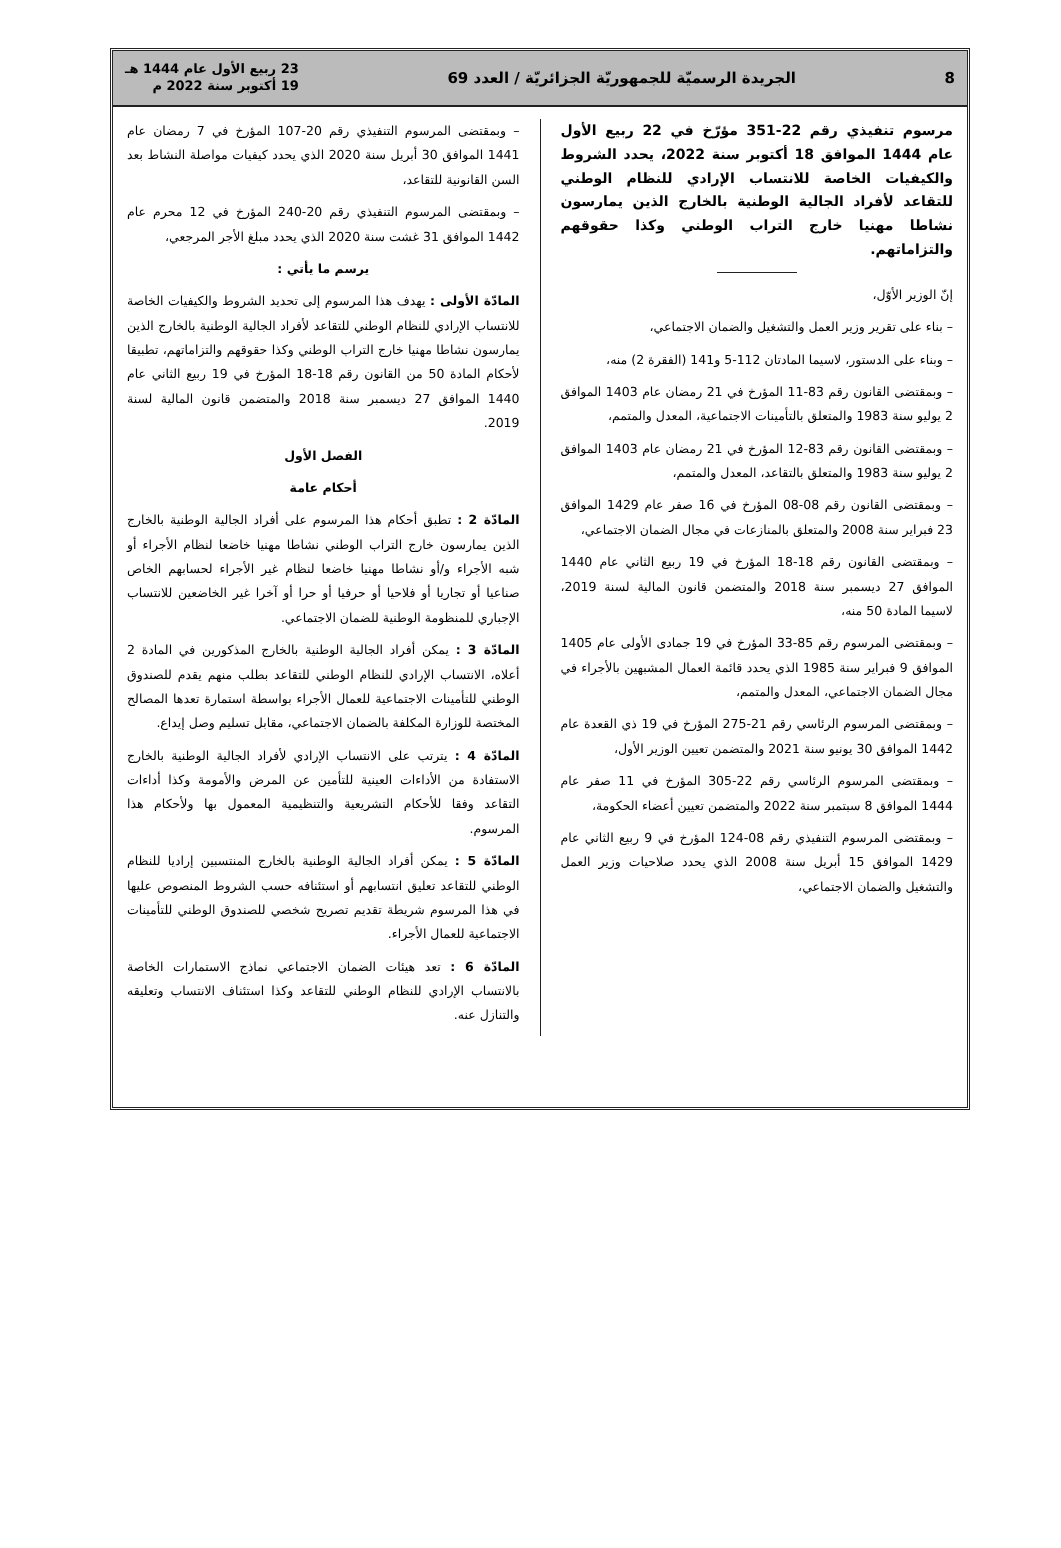8 الجريدة الرسميّة للجمهوريّة الجزائريّة / العدد 69 23 ربيع الأول عام 1444 هـ
19 أكتوبر سنة 2022 م
مرسوم تنفيذي رقم 22-351 مؤرّخ في 22 ربيع الأول عام 1444 الموافق 18 أكتوبر سنة 2022، يحدد الشروط والكيفيات الخاصة للانتساب الإرادي للنظام الوطني للتقاعد لأفراد الجالية الوطنية بالخارج الذين يمارسون نشاطا مهنيا خارج التراب الوطني وكذا حقوقهم والتزاماتهم.
إنّ الوزير الأوّل،
– بناء على تقرير وزير العمل والتشغيل والضمان الاجتماعي،
– وبناء على الدستور، لاسيما المادتان 112-5 و141 (الفقرة 2) منه،
– وبمقتضى القانون رقم 83-11 المؤرخ في 21 رمضان عام 1403 الموافق 2 يوليو سنة 1983 والمتعلق بالتأمينات الاجتماعية، المعدل والمتمم،
– وبمقتضى القانون رقم 83-12 المؤرخ في 21 رمضان عام 1403 الموافق 2 يوليو سنة 1983 والمتعلق بالتقاعد، المعدل والمتمم،
– وبمقتضى القانون رقم 08-08 المؤرخ في 16 صفر عام 1429 الموافق 23 فبراير سنة 2008 والمتعلق بالمنازعات في مجال الضمان الاجتماعي،
– وبمقتضى القانون رقم 18-18 المؤرخ في 19 ربيع الثاني عام 1440 الموافق 27 ديسمبر سنة 2018 والمتضمن قانون المالية لسنة 2019، لاسيما المادة 50 منه،
– وبمقتضى المرسوم رقم 85-33 المؤرخ في 19 جمادى الأولى عام 1405 الموافق 9 فبراير سنة 1985 الذي يحدد قائمة العمال المشبهين بالأجراء في مجال الضمان الاجتماعي، المعدل والمتمم،
– وبمقتضى المرسوم الرئاسي رقم 21-275 المؤرخ في 19 ذي القعدة عام 1442 الموافق 30 يونيو سنة 2021 والمتضمن تعيين الوزير الأول،
– وبمقتضى المرسوم الرئاسي رقم 22-305 المؤرخ في 11 صفر عام 1444 الموافق 8 سبتمبر سنة 2022 والمتضمن تعيين أعضاء الحكومة،
– وبمقتضى المرسوم التنفيذي رقم 08-124 المؤرخ في 9 ربيع الثاني عام 1429 الموافق 15 أبريل سنة 2008 الذي يحدد صلاحيات وزير العمل والتشغيل والضمان الاجتماعي،
– وبمقتضى المرسوم التنفيذي رقم 20-107 المؤرخ في 7 رمضان عام 1441 الموافق 30 أبريل سنة 2020 الذي يحدد كيفيات مواصلة النشاط بعد السن القانونية للتقاعد،
– وبمقتضى المرسوم التنفيذي رقم 20-240 المؤرخ في 12 محرم عام 1442 الموافق 31 غشت سنة 2020 الذي يحدد مبلغ الأجر المرجعي،
يرسم ما يأتي :
المادّة الأولى : يهدف هذا المرسوم إلى تحديد الشروط والكيفيات الخاصة للانتساب الإرادي للنظام الوطني للتقاعد لأفراد الجالية الوطنية بالخارج الذين يمارسون نشاطا مهنيا خارج التراب الوطني وكذا حقوقهم والتزاماتهم، تطبيقا لأحكام المادة 50 من القانون رقم 18-18 المؤرخ في 19 ربيع الثاني عام 1440 الموافق 27 ديسمبر سنة 2018 والمتضمن قانون المالية لسنة 2019.
الفصل الأول
أحكام عامة
المادّة 2 : تطبق أحكام هذا المرسوم على أفراد الجالية الوطنية بالخارج الذين يمارسون خارج التراب الوطني نشاطا مهنيا خاضعا لنظام الأجراء أو شبه الأجراء و/أو نشاطا مهنيا خاضعا لنظام غير الأجراء لحسابهم الخاص صناعيا أو تجاريا أو فلاحيا أو حرفيا أو حرا أو آخرا غير الخاضعين للانتساب الإجباري للمنظومة الوطنية للضمان الاجتماعي.
المادّة 3 : يمكن أفراد الجالية الوطنية بالخارج المذكورين في المادة 2 أعلاه، الانتساب الإرادي للنظام الوطني للتقاعد بطلب منهم يقدم للصندوق الوطني للتأمينات الاجتماعية للعمال الأجراء بواسطة استمارة تعدها المصالح المختصة للوزارة المكلفة بالضمان الاجتماعي، مقابل تسليم وصل إيداع.
المادّة 4 : يترتب على الانتساب الإرادي لأفراد الجالية الوطنية بالخارج الاستفادة من الأداءات العينية للتأمين عن المرض والأمومة وكذا أداءات التقاعد وفقا للأحكام التشريعية والتنظيمية المعمول بها ولأحكام هذا المرسوم.
المادّة 5 : يمكن أفراد الجالية الوطنية بالخارج المنتسبين إراديا للنظام الوطني للتقاعد تعليق انتسابهم أو استئنافه حسب الشروط المنصوص عليها في هذا المرسوم شريطة تقديم تصريح شخصي للصندوق الوطني للتأمينات الاجتماعية للعمال الأجراء.
المادّة 6 : تعد هيئات الضمان الاجتماعي نماذج الاستمارات الخاصة بالانتساب الإرادي للنظام الوطني للتقاعد وكذا استئناف الانتساب وتعليقه والتنازل عنه.